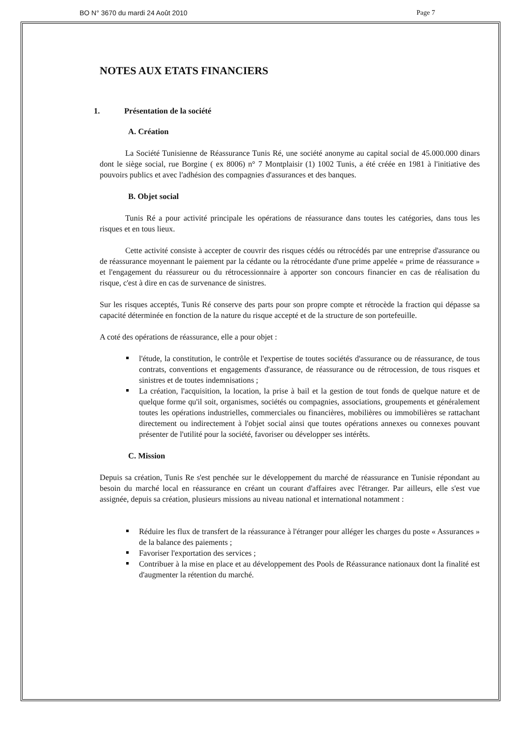BO N° 3670 du mardi 24 Août 2010 Page 7
NOTES AUX ETATS FINANCIERS
1. Présentation de la société
A. Création
La Société Tunisienne de Réassurance Tunis Ré, une société anonyme au capital social de 45.000.000 dinars dont le siège social, rue Borgine ( ex 8006) n° 7 Montplaisir (1) 1002 Tunis, a été créée en 1981 à l'initiative des pouvoirs publics et avec l'adhésion des compagnies d'assurances et des banques.
B. Objet social
Tunis Ré a pour activité principale les opérations de réassurance dans toutes les catégories, dans tous les risques et en tous lieux.
Cette activité consiste à accepter de couvrir des risques cédés ou rétrocédés par une entreprise d'assurance ou de réassurance moyennant le paiement par la cédante ou la rétrocédante d'une prime appelée « prime de réassurance » et l'engagement du réassureur ou du rétrocessionnaire à apporter son concours financier en cas de réalisation du risque, c'est à dire en cas de survenance de sinistres.
Sur les risques acceptés, Tunis Ré conserve des parts pour son propre compte et rétrocède la fraction qui dépasse sa capacité déterminée en fonction de la nature du risque accepté et de la structure de son portefeuille.
A coté des opérations de réassurance, elle a pour objet :
l'étude, la constitution, le contrôle et l'expertise de toutes sociétés d'assurance ou de réassurance, de tous contrats, conventions et engagements d'assurance, de réassurance ou de rétrocession, de tous risques et sinistres et de toutes indemnisations ;
La création, l'acquisition, la location, la prise à bail et la gestion de tout fonds de quelque nature et de quelque forme qu'il soit, organismes, sociétés ou compagnies, associations, groupements et généralement toutes les opérations industrielles, commerciales ou financières, mobilières ou immobilières se rattachant directement ou indirectement à l'objet social ainsi que toutes opérations annexes ou connexes pouvant présenter de l'utilité pour la société, favoriser ou développer ses intérêts.
C. Mission
Depuis sa création, Tunis Re s'est penchée sur le développement du marché de réassurance en Tunisie répondant au besoin du marché local en réassurance en créant un courant d'affaires avec l'étranger. Par ailleurs, elle s'est vue assignée, depuis sa création, plusieurs missions au niveau national et international notamment :
Réduire les flux de transfert de la réassurance à l'étranger pour alléger les charges du poste « Assurances » de la balance des paiements ;
Favoriser l'exportation des services ;
Contribuer à la mise en place et au développement des Pools de Réassurance nationaux dont la finalité est d'augmenter la rétention du marché.